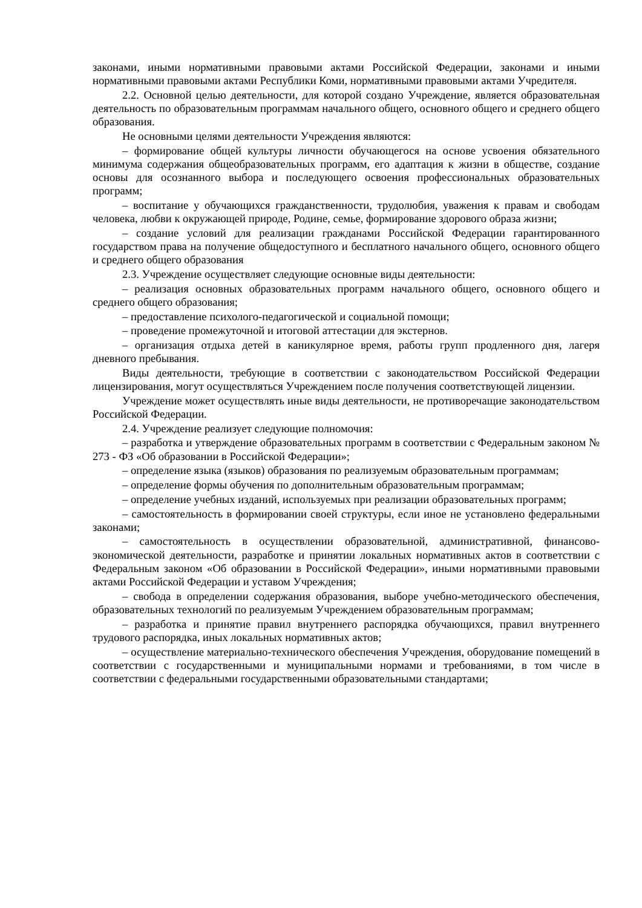законами, иными нормативными правовыми актами Российской Федерации, законами и иными нормативными правовыми актами Республики Коми, нормативными правовыми актами Учредителя.
2.2. Основной целью деятельности, для которой создано Учреждение, является образовательная деятельность по образовательным программам начального общего, основного общего и среднего общего образования.
Не основными целями деятельности Учреждения являются:
– формирование общей культуры личности обучающегося на основе усвоения обязательного минимума содержания общеобразовательных программ, его адаптация к жизни в обществе, создание основы для осознанного выбора и последующего освоения профессиональных образовательных программ;
– воспитание у обучающихся гражданственности, трудолюбия, уважения к правам и свободам человека, любви к окружающей природе, Родине, семье, формирование здорового образа жизни;
– создание условий для реализации гражданами Российской Федерации гарантированного государством права на получение общедоступного и бесплатного начального общего, основного общего и среднего общего образования
2.3. Учреждение осуществляет следующие основные виды деятельности:
– реализация основных образовательных программ начального общего, основного общего и среднего общего образования;
– предоставление психолого-педагогической и социальной помощи;
– проведение промежуточной и итоговой аттестации для экстернов.
– организация отдыха детей в каникулярное время, работы групп продленного дня, лагеря дневного пребывания.
Виды деятельности, требующие в соответствии с законодательством Российской Федерации лицензирования, могут осуществляться Учреждением после получения соответствующей лицензии.
Учреждение может осуществлять иные виды деятельности, не противоречащие законодательством Российской Федерации.
2.4. Учреждение реализует следующие полномочия:
– разработка и утверждение образовательных программ в соответствии с Федеральным законом № 273 - ФЗ «Об образовании в Российской Федерации»;
– определение языка (языков) образования по реализуемым образовательным программам;
– определение формы обучения по дополнительным образовательным программам;
– определение учебных изданий, используемых при реализации образовательных программ;
– самостоятельность в формировании своей структуры, если иное не установлено федеральными законами;
– самостоятельность в осуществлении образовательной, административной, финансово-экономической деятельности, разработке и принятии локальных нормативных актов в соответствии с Федеральным законом «Об образовании в Российской Федерации», иными нормативными правовыми актами Российской Федерации и уставом Учреждения;
– свобода в определении содержания образования, выборе учебно-методического обеспечения, образовательных технологий по реализуемым Учреждением образовательным программам;
– разработка и принятие правил внутреннего распорядка обучающихся, правил внутреннего трудового распорядка, иных локальных нормативных актов;
– осуществление материально-технического обеспечения Учреждения, оборудование помещений в соответствии с государственными и муниципальными нормами и требованиями, в том числе в соответствии с федеральными государственными образовательными стандартами;